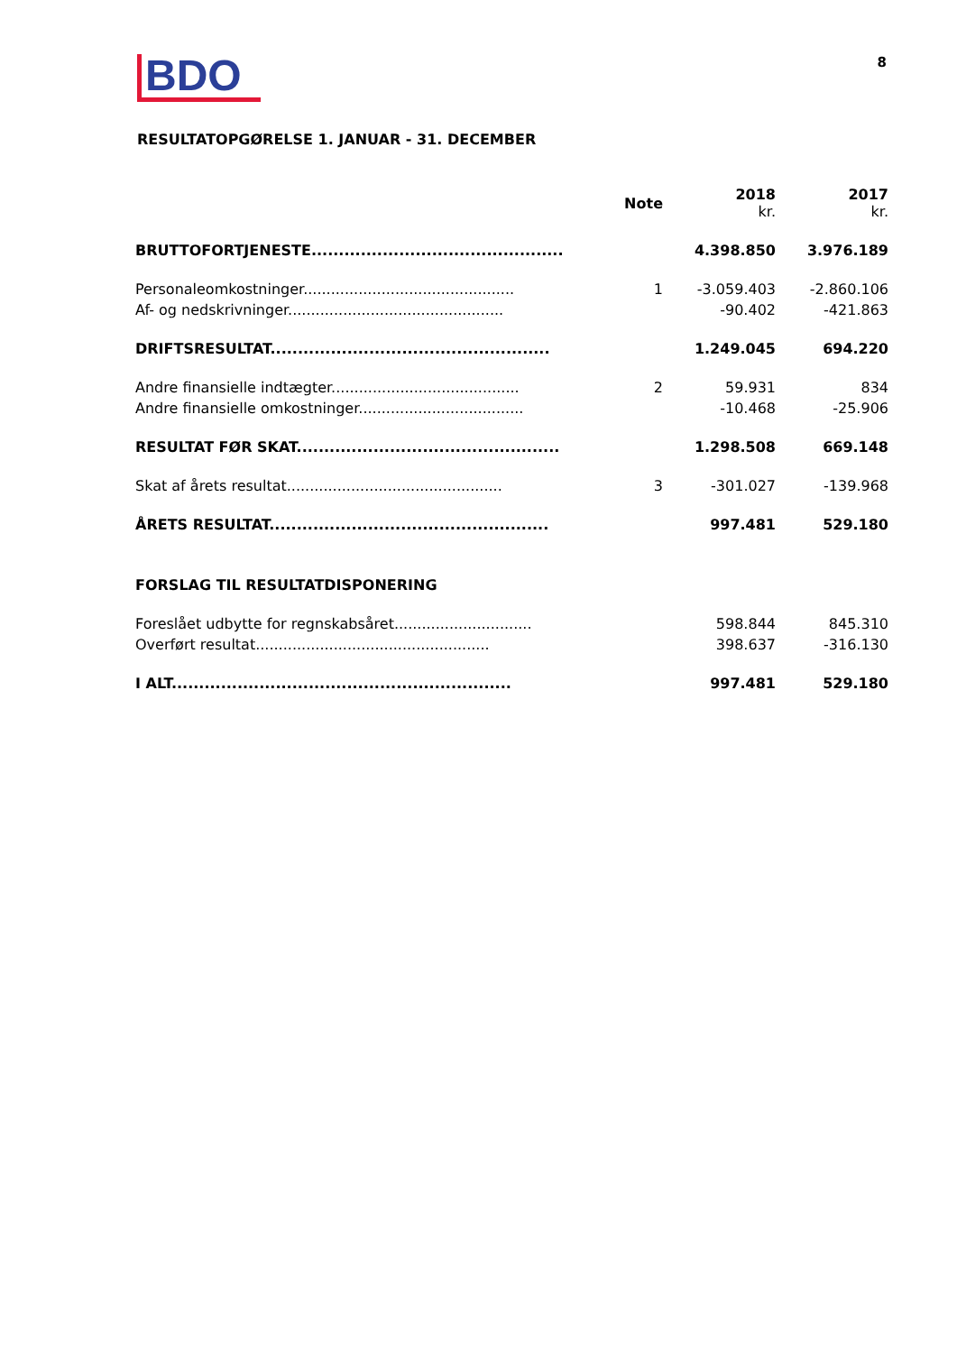BDO
8
RESULTATOPGØRELSE 1. JANUAR - 31. DECEMBER
| | Note | 2018 kr. | 2017 kr. |
| --- | --- | --- | --- |
| BRUTTOFORTJENESTE.............................................. | | 4.398.850 | 3.976.189 |
| Personaleomkostninger.............................................. | 1 | -3.059.403 | -2.860.106 |
| Af- og nedskrivninger............................................... | | -90.402 | -421.863 |
| DRIFTSRESULTAT................................................... | | 1.249.045 | 694.220 |
| Andre finansielle indtægter......................................... | 2 | 59.931 | 834 |
| Andre finansielle omkostninger.................................... | | -10.468 | -25.906 |
| RESULTAT FØR SKAT................................................ | | 1.298.508 | 669.148 |
| Skat af årets resultat............................................... | 3 | -301.027 | -139.968 |
| ÅRETS RESULTAT................................................... | | 997.481 | 529.180 |
| FORSLAG TIL RESULTATDISPONERING | | | |
| Foreslået udbytte for regnskabsåret.............................. | | 598.844 | 845.310 |
| Overført resultat................................................... | | 398.637 | -316.130 |
| I ALT.............................................................. | | 997.481 | 529.180 |